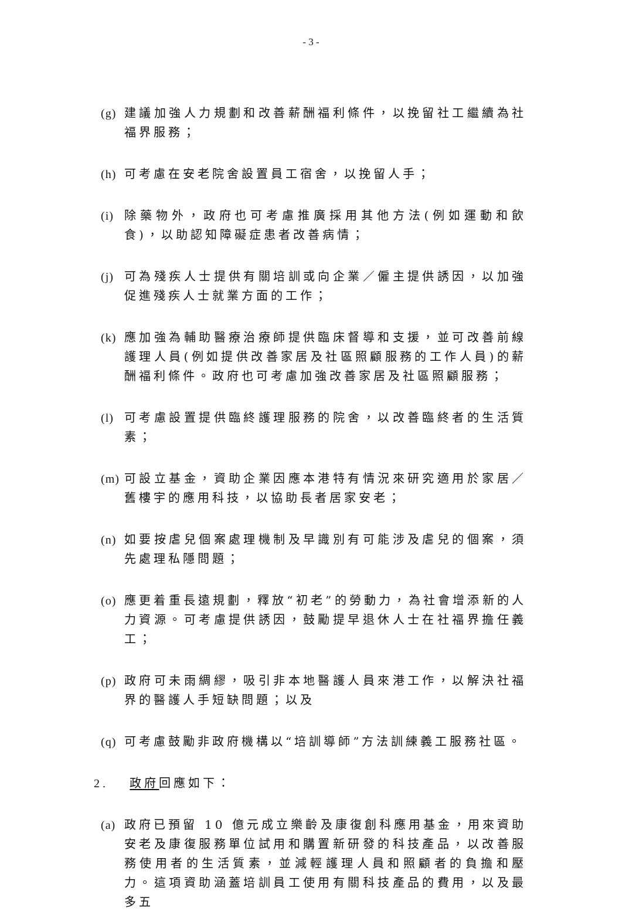- 3 -
(g)
建議加強人力規劃和改善薪酬福利條件，以挽留社工繼續為社福界服務；
(h)
可考慮在安老院舍設置員工宿舍，以挽留人手；
(i)
除藥物外，政府也可考慮推廣採用其他方法(例如運動和飲食)，以助認知障礙症患者改善病情；
(j)
可為殘疾人士提供有關培訓或向企業／僱主提供誘因，以加強促進殘疾人士就業方面的工作；
(k)
應加強為輔助醫療治療師提供臨床督導和支援，並可改善前線護理人員(例如提供改善家居及社區照顧服務的工作人員)的薪酬福利條件。政府也可考慮加強改善家居及社區照顧服務；
(l)
可考慮設置提供臨終護理服務的院舍，以改善臨終者的生活質素；
(m)
可設立基金，資助企業因應本港特有情況來研究適用於家居／舊樓宇的應用科技，以協助長者居家安老；
(n)
如要按虐兒個案處理機制及早識別有可能涉及虐兒的個案，須先處理私隱問題；
(o)
應更着重長遠規劃，釋放“初老”的勞動力，為社會增添新的人力資源。可考慮提供誘因，鼓勵提早退休人士在社福界擔任義工；
(p)
政府可未雨綢繆，吸引非本地醫護人員來港工作，以解決社福界的醫護人手短缺問題；以及
(q)
可考慮鼓勵非政府機構以“培訓導師”方法訓練義工服務社區。
2. 政府回應如下：
(a)
政府已預留 10 億元成立樂齡及康復創科應用基金，用來資助安老及康復服務單位試用和購置新研發的科技產品，以改善服務使用者的生活質素，並減輕護理人員和照顧者的負擔和壓力。這項資助涵蓋培訓員工使用有關科技產品的費用，以及最多五